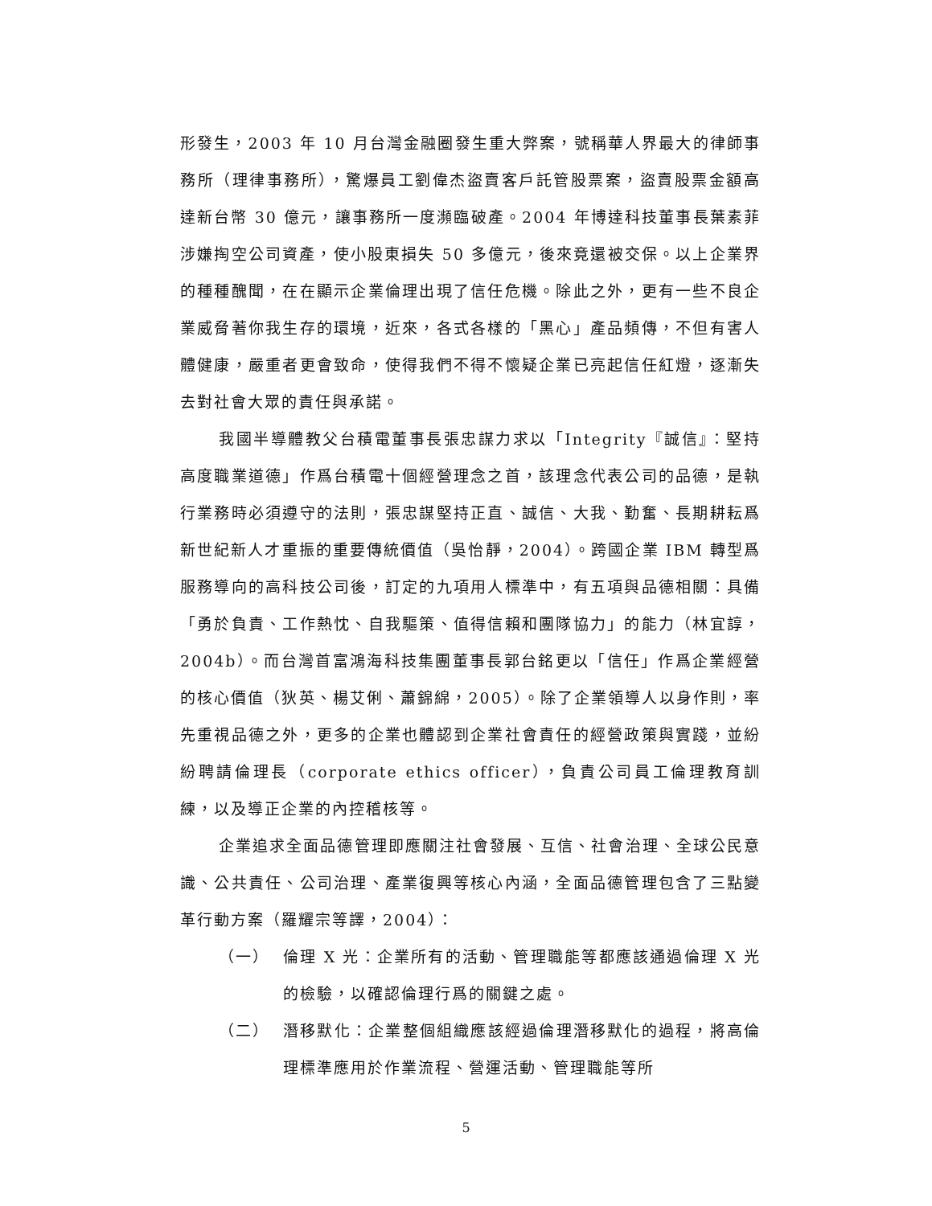形發生，2003 年 10 月台灣金融圈發生重大弊案，號稱華人界最大的律師事務所（理律事務所），驚爆員工劉偉杰盜賣客戶託管股票案，盜賣股票金額高達新台幣 30 億元，讓事務所一度瀕臨破產。2004 年博達科技董事長葉素菲涉嫌掏空公司資產，使小股東損失 50 多億元，後來竟還被交保。以上企業界的種種醜聞，在在顯示企業倫理出現了信任危機。除此之外，更有一些不良企業威脅著你我生存的環境，近來，各式各樣的「黑心」產品頻傳，不但有害人體健康，嚴重者更會致命，使得我們不得不懷疑企業已亮起信任紅燈，逐漸失去對社會大眾的責任與承諾。
我國半導體教父台積電董事長張忠謀力求以「Integrity『誠信』：堅持高度職業道德」作爲台積電十個經營理念之首，該理念代表公司的品德，是執行業務時必須遵守的法則，張忠謀堅持正直、誠信、大我、勤奮、長期耕耘爲新世紀新人才重振的重要傳統價值（吳怡靜，2004）。跨國企業 IBM 轉型爲服務導向的高科技公司後，訂定的九項用人標準中，有五項與品德相關：具備「勇於負責、工作熱忱、自我驅策、值得信賴和團隊協力」的能力（林宜諄，2004b）。而台灣首富鴻海科技集團董事長郭台銘更以「信任」作爲企業經營的核心價值（狄英、楊艾俐、蕭錦綿，2005）。除了企業領導人以身作則，率先重視品德之外，更多的企業也體認到企業社會責任的經營政策與實踐，並紛紛聘請倫理長（corporate ethics officer），負責公司員工倫理教育訓練，以及導正企業的內控稽核等。
企業追求全面品德管理即應關注社會發展、互信、社會治理、全球公民意識、公共責任、公司治理、產業復興等核心內涵，全面品德管理包含了三點變革行動方案（羅耀宗等譯，2004）：
（一） 倫理 X 光：企業所有的活動、管理職能等都應該通過倫理 X 光的檢驗，以確認倫理行爲的關鍵之處。
（二） 潛移默化：企業整個組織應該經過倫理潛移默化的過程，將高倫理標準應用於作業流程、營運活動、管理職能等所
5